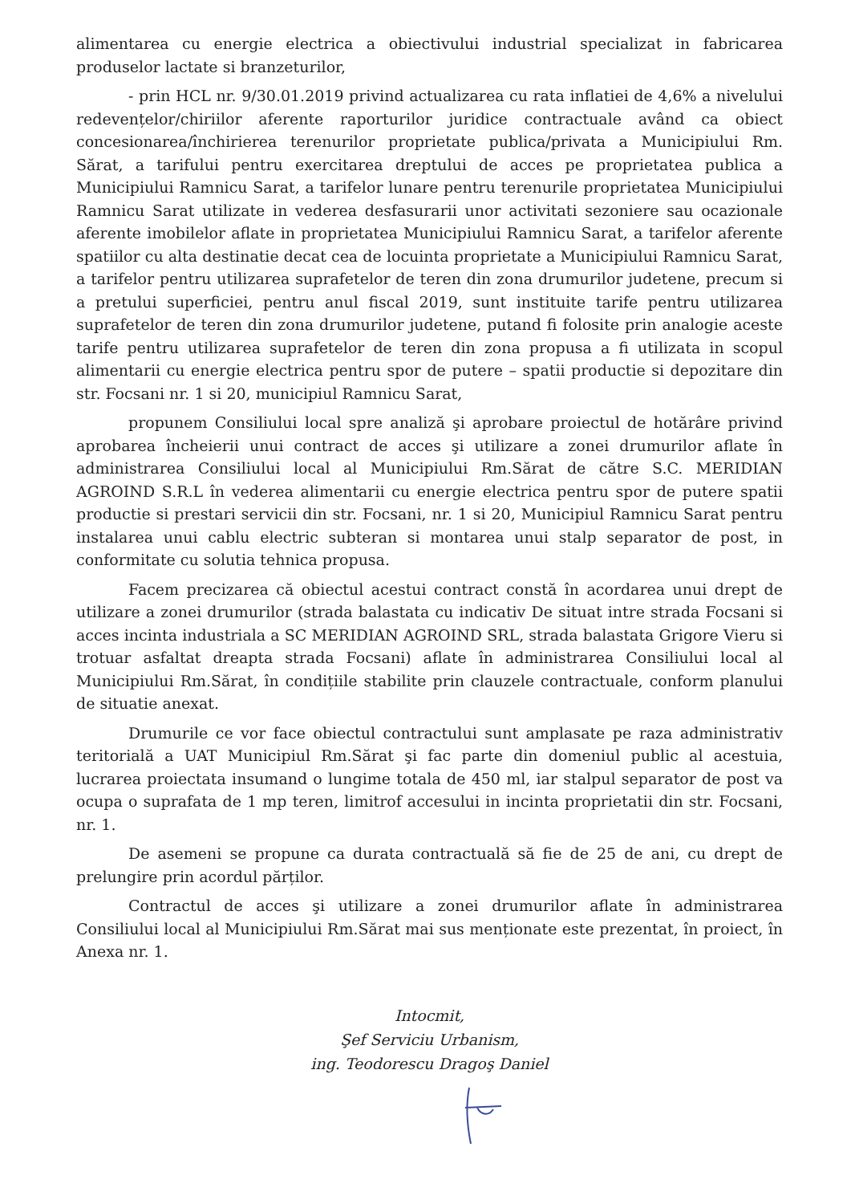alimentarea cu energie electrica a obiectivului industrial specializat in fabricarea produselor lactate si branzeturilor,
- prin HCL nr. 9/30.01.2019 privind actualizarea cu rata inflatiei de 4,6% a nivelului redevențelor/chiriilor aferente raporturilor juridice contractuale având ca obiect concesionarea/închirierea terenurilor proprietate publica/privata a Municipiului Rm. Sărat, a tarifului pentru exercitarea dreptului de acces pe proprietatea publica a Municipiului Ramnicu Sarat, a tarifelor lunare pentru terenurile proprietatea Municipiului Ramnicu Sarat utilizate in vederea desfasurarii unor activitati sezoniere sau ocazionale aferente imobilelor aflate in proprietatea Municipiului Ramnicu Sarat, a tarifelor aferente spatiilor cu alta destinatie decat cea de locuinta proprietate a Municipiului Ramnicu Sarat, a tarifelor pentru utilizarea suprafetelor de teren din zona drumurilor judetene, precum si a pretului superficiei, pentru anul fiscal 2019, sunt instituite tarife pentru utilizarea suprafetelor de teren din zona drumurilor judetene, putand fi folosite prin analogie aceste tarife pentru utilizarea suprafetelor de teren din zona propusa a fi utilizata in scopul alimentarii cu energie electrica pentru spor de putere – spatii productie si depozitare din str. Focsani nr. 1 si 20, municipiul Ramnicu Sarat,
propunem Consiliului local spre analiză şi aprobare proiectul de hotărâre privind aprobarea încheierii unui contract de acces şi utilizare a zonei drumurilor aflate în administrarea Consiliului local al Municipiului Rm.Sărat de către S.C. MERIDIAN AGROIND S.R.L în vederea alimentarii cu energie electrica pentru spor de putere spatii productie si prestari servicii din str. Focsani, nr. 1 si 20, Municipiul Ramnicu Sarat pentru instalarea unui cablu electric subteran si montarea unui stalp separator de post, in conformitate cu solutia tehnica propusa.
Facem precizarea că obiectul acestui contract constă în acordarea unui drept de utilizare a zonei drumurilor (strada balastata cu indicativ De situat intre strada Focsani si acces incinta industriala a SC MERIDIAN AGROIND SRL, strada balastata Grigore Vieru si trotuar asfaltat dreapta strada Focsani) aflate în administrarea Consiliului local al Municipiului Rm.Sărat, în condițiile stabilite prin clauzele contractuale, conform planului de situatie anexat.
Drumurile ce vor face obiectul contractului sunt amplasate pe raza administrativ teritorială a UAT Municipiul Rm.Sărat şi fac parte din domeniul public al acestuia, lucrarea proiectata insumand o lungime totala de 450 ml, iar stalpul separator de post va ocupa o suprafata de 1 mp teren, limitrof accesului in incinta proprietatii din str. Focsani, nr. 1.
De asemeni se propune ca durata contractuală să fie de 25 de ani, cu drept de prelungire prin acordul părților.
Contractul de acces şi utilizare a zonei drumurilor aflate în administrarea Consiliului local al Municipiului Rm.Sărat mai sus menționate este prezentat, în proiect, în Anexa nr. 1.
Intocmit,
Şef Serviciu Urbanism,
ing. Teodorescu Dragoş Daniel